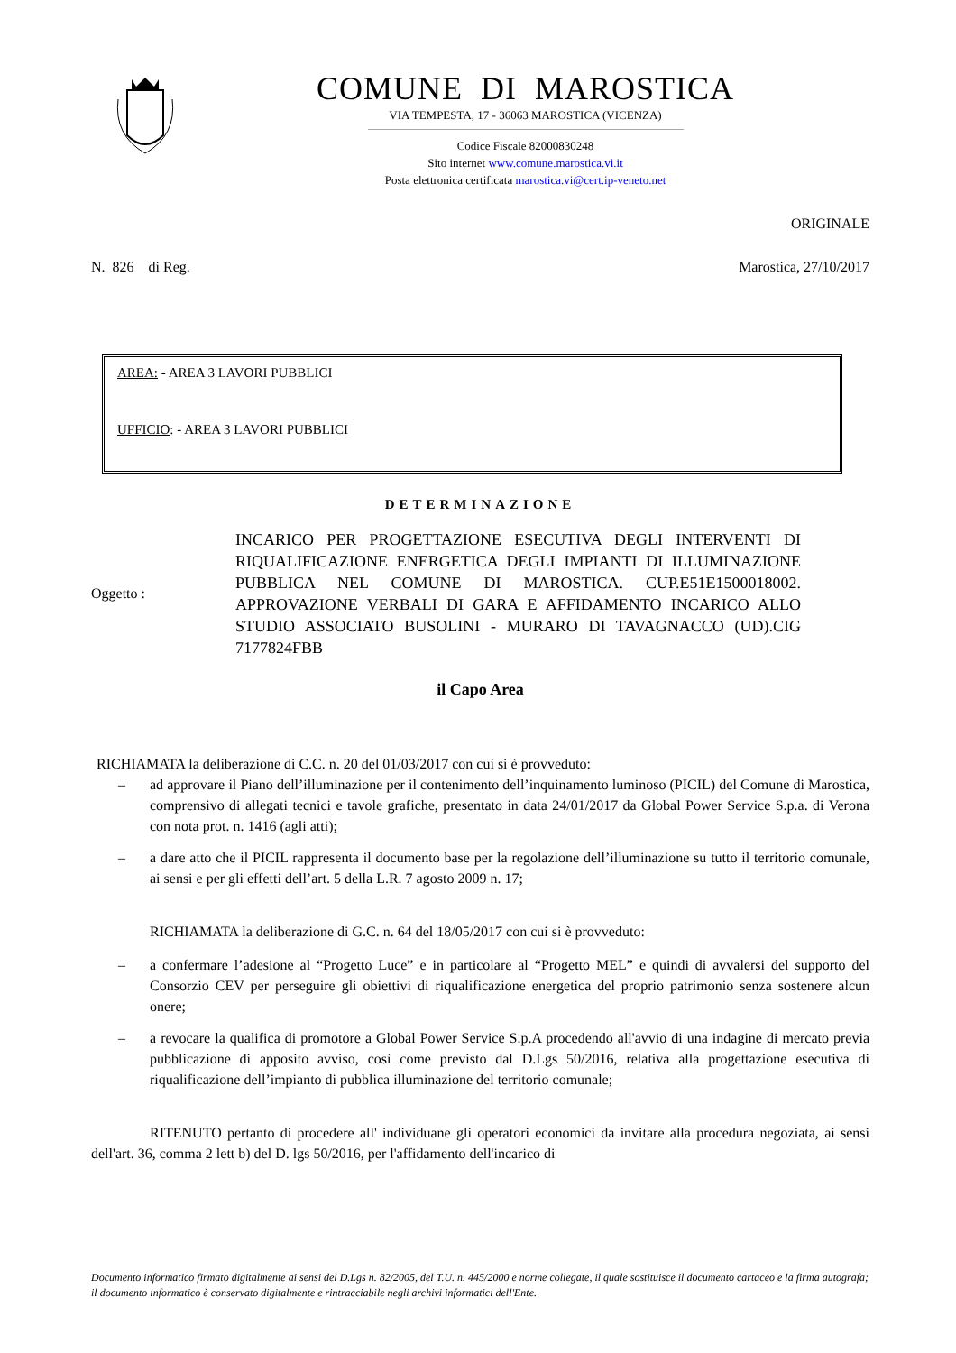COMUNE DI MAROSTICA
VIA TEMPESTA, 17 - 36063 MAROSTICA (VICENZA)
Codice Fiscale 82000830248
Sito internet www.comune.marostica.vi.it
Posta elettronica certificata marostica.vi@cert.ip-veneto.net
ORIGINALE
N. 826 di Reg. Marostica, 27/10/2017
AREA: - AREA 3 LAVORI PUBBLICI
UFFICIO: - AREA 3 LAVORI PUBBLICI
DETERMINAZIONE
Oggetto :
INCARICO PER PROGETTAZIONE ESECUTIVA DEGLI INTERVENTI DI RIQUALIFICAZIONE ENERGETICA DEGLI IMPIANTI DI ILLUMINAZIONE PUBBLICA NEL COMUNE DI MAROSTICA. CUP.E51E1500018002. APPROVAZIONE VERBALI DI GARA E AFFIDAMENTO INCARICO ALLO STUDIO ASSOCIATO BUSOLINI - MURARO DI TAVAGNACCO (UD).CIG 7177824FBB
il Capo Area
RICHIAMATA la deliberazione di C.C. n. 20 del 01/03/2017 con cui si è provveduto:
– ad approvare il Piano dell’illuminazione per il contenimento dell’inquinamento luminoso (PICIL) del Comune di Marostica, comprensivo di allegati tecnici e tavole grafiche, presentato in data 24/01/2017 da Global Power Service S.p.a. di Verona con nota prot. n. 1416 (agli atti);
– a dare atto che il PICIL rappresenta il documento base per la regolazione dell’illuminazione su tutto il territorio comunale, ai sensi e per gli effetti dell’art. 5 della L.R. 7 agosto 2009 n. 17;
RICHIAMATA la deliberazione di G.C. n. 64 del 18/05/2017 con cui si è provveduto:
– a confermare l’adesione al “Progetto Luce” e in particolare al “Progetto MEL” e quindi di avvalersi del supporto del Consorzio CEV per perseguire gli obiettivi di riqualificazione energetica del proprio patrimonio senza sostenere alcun onere;
– a revocare la qualifica di promotore a Global Power Service S.p.A procedendo all'avvio di una indagine di mercato previa pubblicazione di apposito avviso, così come previsto dal D.Lgs 50/2016, relativa alla progettazione esecutiva di riqualificazione dell’impianto di pubblica illuminazione del territorio comunale;
RITENUTO pertanto di procedere all' individuane gli operatori economici da invitare alla procedura negoziata, ai sensi dell'art. 36, comma 2 lett b) del D. lgs 50/2016, per l'affidamento dell'incarico di
Documento informatico firmato digitalmente ai sensi del D.Lgs n. 82/2005, del T.U. n. 445/2000 e norme collegate, il quale sostituisce il documento cartaceo e la firma autografa; il documento informatico è conservato digitalmente e rintracciabile negli archivi informatici dell'Ente.